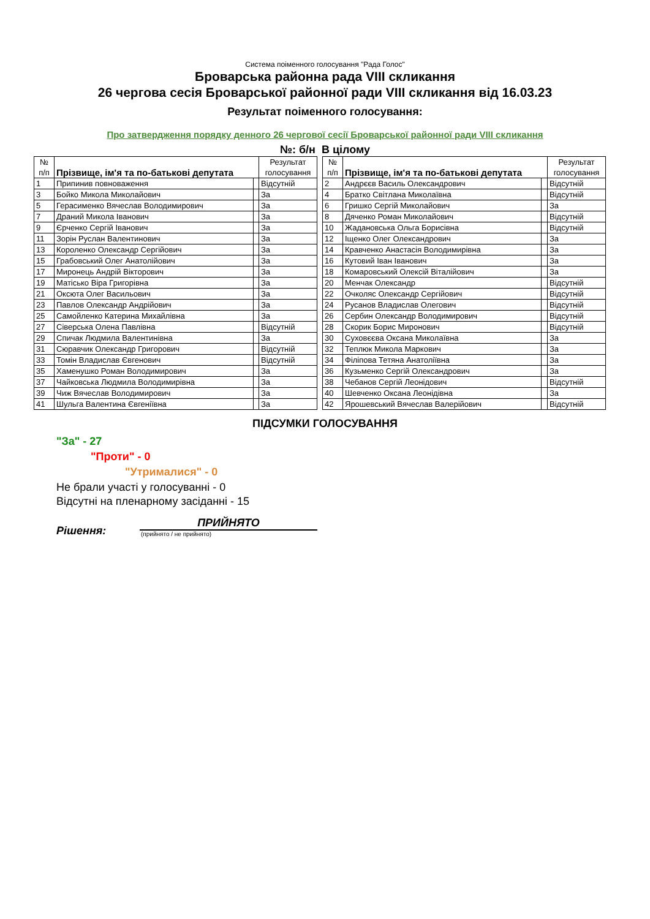Система поіменного голосування "Рада Голос"
Броварська районна рада VIII скликання
26 чергова сесія Броварської районної ради VIII скликання від 16.03.23
Результат поіменного голосування:
Про затвердження порядку денного 26 чергової сесії Броварської районної ради VIII скликання
№: б/н В цілому
| № п/п | Прізвище, ім'я та по-батькові депутата | | Результат голосування |
| --- | --- | --- | --- |
| 1 | Припинив повноваження | | Відсутній |
| 3 | Бойко Микола Миколайович | | За |
| 5 | Герасименко Вячеслав Володимирович | | За |
| 7 | Драний Микола Іванович | | За |
| 9 | Єрченко Сергій Іванович | | За |
| 11 | Зорін Руслан Валентинович | | За |
| 13 | Короленко Олександр Сергійович | | За |
| 15 | Грабовський Олег Анатолійович | | За |
| 17 | Миронець Андрій Вікторович | | За |
| 19 | Матісько Віра Григорівна | | За |
| 21 | Оксюта Олег Васильович | | За |
| 23 | Павлов Олександр Андрійович | | За |
| 25 | Самойленко Катерина Михайлівна | | За |
| 27 | Сіверська Олена Павлівна | | Відсутній |
| 29 | Спичак Людмила Валентинівна | | За |
| 31 | Сюравчик Олександр Григорович | | Відсутній |
| 33 | Томін Владислав Євгенович | | Відсутній |
| 35 | Хаменушко Роман Володимирович | | За |
| 37 | Чайковська Людмила Володимирівна | | За |
| 39 | Чиж Вячеслав Володимирович | | За |
| 41 | Шульга Валентина Євгеніївна | | За |
| № п/п | Прізвище, ім'я та по-батькові депутата | | Результат голосування |
| --- | --- | --- | --- |
| 2 | Андрєєв Василь Олександрович | | Відсутній |
| 4 | Братко Світлана Миколаївна | | Відсутній |
| 6 | Гришко Сергій Миколайович | | За |
| 8 | Дяченко Роман Миколайович | | Відсутній |
| 10 | Жадановська Ольга Борисівна | | Відсутній |
| 12 | Іщенко Олег Олександрович | | За |
| 14 | Кравченко Анастасія Володимирівна | | За |
| 16 | Кутовий Іван Іванович | | За |
| 18 | Комаровський Олексій Віталійович | | За |
| 20 | Менчак Олександр | | Відсутній |
| 22 | Очколяс Олександр Сергійович | | Відсутній |
| 24 | Русанов Владислав Олегович | | Відсутній |
| 26 | Сербин Олександр Володимирович | | Відсутній |
| 28 | Скорик Борис Миронович | | Відсутній |
| 30 | Суховєєва Оксана Миколаївна | | За |
| 32 | Теплюк Микола Маркович | | За |
| 34 | Філіпова Тетяна Анатоліївна | | За |
| 36 | Кузьменко Сергій Олександрович | | За |
| 38 | Чебанов Сергій Леонідович | | Відсутній |
| 40 | Шевченко Оксана Леонідівна | | За |
| 42 | Ярошевський Вячеслав Валерійович | | Відсутній |
ПІДСУМКИ ГОЛОСУВАННЯ
"За" - 27
"Проти" - 0
"Утрималися" - 0
Не брали участі у голосуванні - 0
Відсутні на пленарному засіданні - 15
Рішення:
ПРИЙНЯТО
(прийнято / не прийнято)